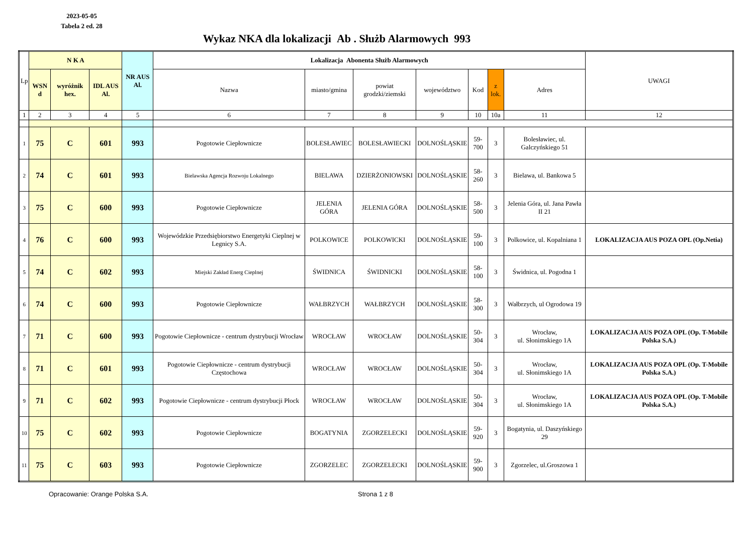2023-05-05
Tabela 2 ed. 28
Wykaz NKA dla lokalizacji Ab . Służb Alarmowych 993
| Lp | N K A | | | NR AUS Al. | Lokalizacja Abonenta Służb Alarmowych | | | | | | | UWAGI |
| --- | --- | --- | --- | --- | --- | --- | --- | --- | --- | --- | --- | --- |
| | WSN d | wyróżnik hex. | IDL AUS Al. | | Nazwa | miasto/gmina | powiat grodzki/ziemski | województwo | Kod | z lok. | Adres | |
| 1 | 2 | 3 | 4 | 5 | 6 | 7 | 8 | 9 | 10 | 10a | 11 | 12 |
| 1 | 75 | C | 601 | 993 | Pogotowie Ciepłownicze | BOLESŁAWIEC | BOLESŁAWIECKI | DOLNOŚLĄSKIE | 59-700 | 3 | Bolesławiec, ul. Galczyńskiego 51 | |
| 2 | 74 | C | 601 | 993 | Bielawska Agencja Rozwoju Lokalnego | BIELAWA | DZIERŻONIOWSKI | DOLNOŚLĄSKIE | 58-260 | 3 | Bielawa, ul. Bankowa 5 | |
| 3 | 75 | C | 600 | 993 | Pogotowie Ciepłownicze | JELENIA GÓRA | JELENIA GÓRA | DOLNOŚLĄSKIE | 58-500 | 3 | Jelenia Góra, ul. Jana Pawła II 21 | |
| 4 | 76 | C | 600 | 993 | Wojewódzkie Przedsiębiorstwo Energetyki Cieplnej w Legnicy S.A. | POLKOWICE | POLKOWICKI | DOLNOŚLĄSKIE | 59-100 | 3 | Polkowice, ul. Kopalniana 1 | LOKALIZACJA AUS POZA OPL (Op.Netia) |
| 5 | 74 | C | 602 | 993 | Miejski Zakład Energ Cieplnej | ŚWIDNICA | ŚWIDNICKI | DOLNOŚLĄSKIE | 58-100 | 3 | Świdnica, ul. Pogodna 1 | |
| 6 | 74 | C | 600 | 993 | Pogotowie Ciepłownicze | WAŁBRZYCH | WAŁBRZYCH | DOLNOŚLĄSKIE | 58-300 | 3 | Wałbrzych, ul Ogrodowa 19 | |
| 7 | 71 | C | 600 | 993 | Pogotowie Ciepłownicze - centrum dystrybucji Wrocław | WROCŁAW | WROCŁAW | DOLNOŚLĄSKIE | 50-304 | 3 | Wrocław, ul. Słonimskiego 1A | LOKALIZACJA AUS POZA OPL (Op. T-Mobile Polska S.A.) |
| 8 | 71 | C | 601 | 993 | Pogotowie Ciepłownicze - centrum dystrybucji Częstochowa | WROCŁAW | WROCŁAW | DOLNOŚLĄSKIE | 50-304 | 3 | Wrocław, ul. Słonimskiego 1A | LOKALIZACJA AUS POZA OPL (Op. T-Mobile Polska S.A.) |
| 9 | 71 | C | 602 | 993 | Pogotowie Ciepłownicze - centrum dystrybucji Płock | WROCŁAW | WROCŁAW | DOLNOŚLĄSKIE | 50-304 | 3 | Wrocław, ul. Słonimskiego 1A | LOKALIZACJA AUS POZA OPL (Op. T-Mobile Polska S.A.) |
| 10 | 75 | C | 602 | 993 | Pogotowie Ciepłownicze | BOGATYNIA | ZGORZELECKI | DOLNOŚLĄSKIE | 59-920 | 3 | Bogatynia, ul. Daszyńskiego 29 | |
| 11 | 75 | C | 603 | 993 | Pogotowie Ciepłownicze | ZGORZELEC | ZGORZELECKI | DOLNOŚLĄSKIE | 59-900 | 3 | Zgorzelec, ul.Groszowa 1 | |
Opracowanie: Orange Polska S.A. Strona 1 z 8